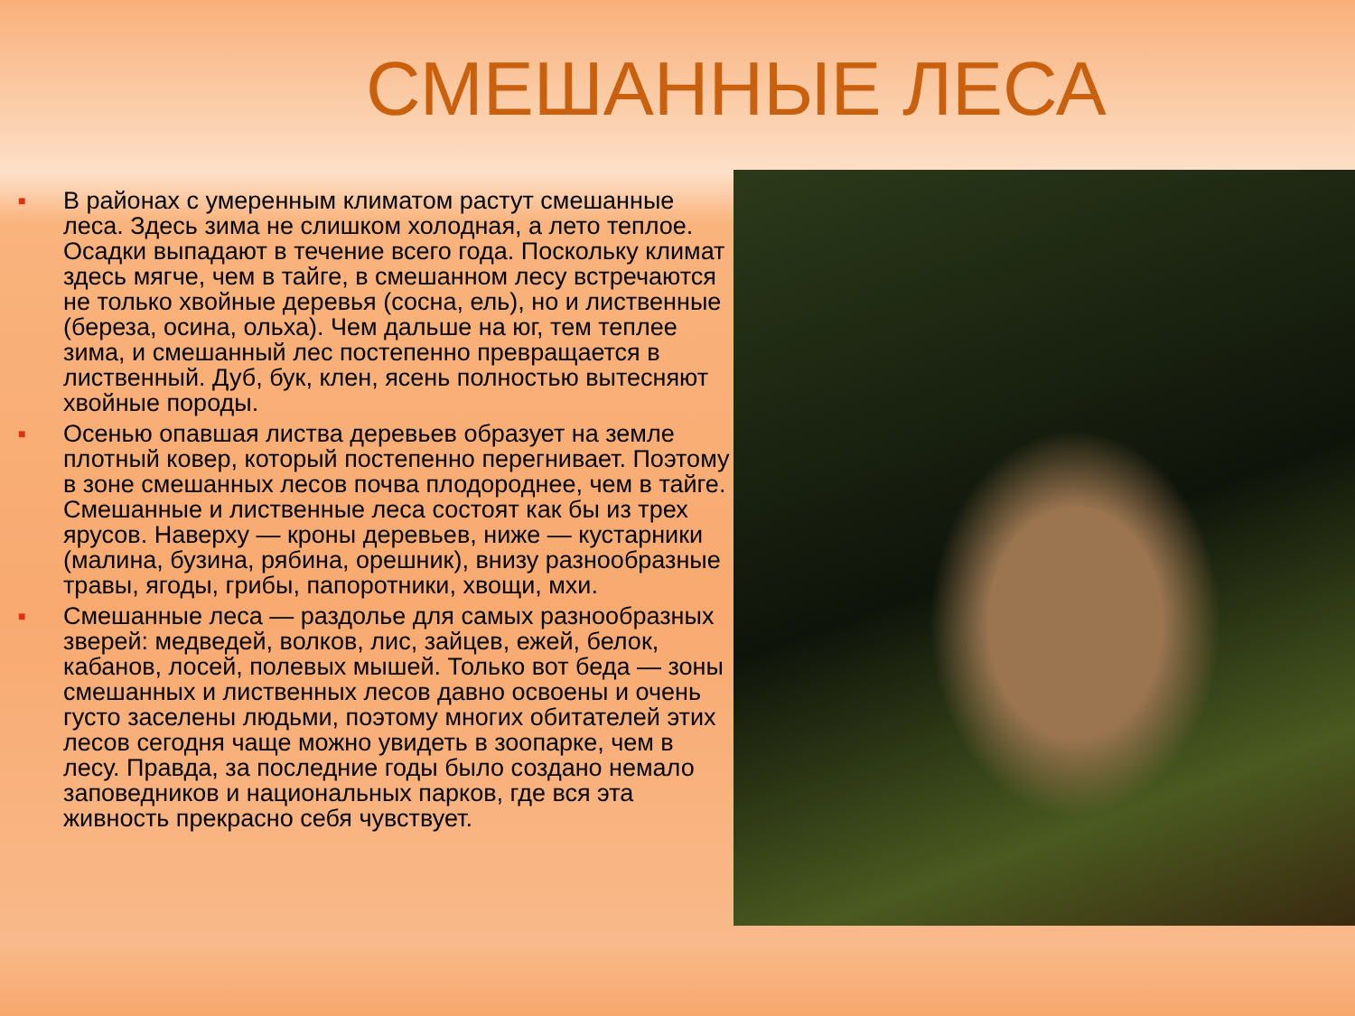СМЕШАННЫЕ ЛЕСА
■ В районах с умеренным климатом растут смешанные леса. Здесь зима не слишком холодная, а лето теплое. Осадки выпадают в течение всего года. Поскольку климат здесь мягче, чем в тайге, в смешанном лесу встречаются не только хвойные деревья (сосна, ель), но и лиственные (береза, осина, ольха). Чем дальше на юг, тем теплее зима, и смешанный лес постепенно превращается в лиственный. Дуб, бук, клен, ясень полностью вытесняют хвойные породы.
■ Осенью опавшая листва деревьев образует на земле плотный ковер, который постепенно перегнивает. Поэтому в зоне смешанных лесов почва плодороднее, чем в тайге. Смешанные и лиственные леса состоят как бы из трех ярусов. Наверху — кроны деревьев, ниже — кустарники (малина, бузина, рябина, орешник), внизу разнообразные травы, ягоды, грибы, папоротники, хвощи, мхи.
■ Смешанные леса — раздолье для самых разнообразных зверей: медведей, волков, лис, зайцев, ежей, белок, кабанов, лосей, полевых мышей. Только вот беда — зоны смешанных и лиственных лесов давно освоены и очень густо заселены людьми, поэтому многих обитателей этих лесов сегодня чаще можно увидеть в зоопарке, чем в лесу. Правда, за последние годы было создано немало заповедников и национальных парков, где вся эта живность прекрасно себя чувствует.